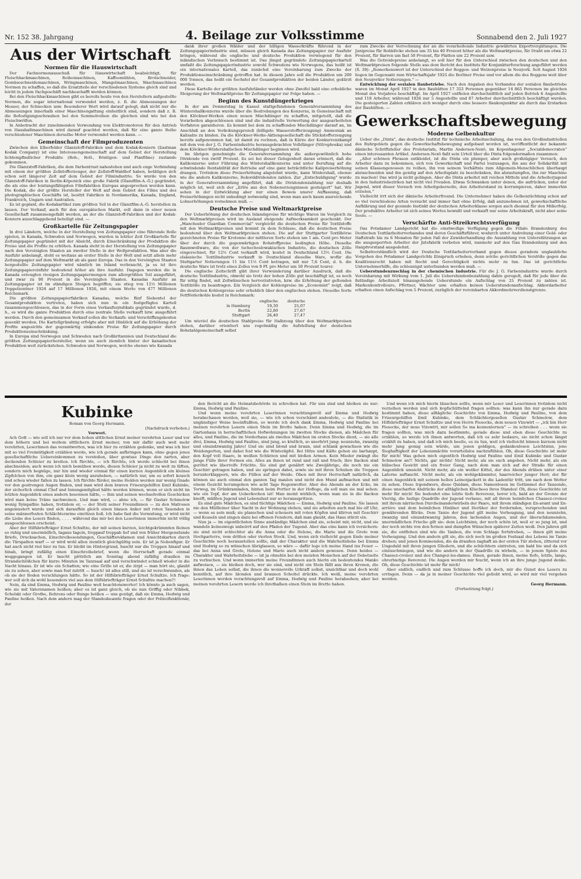Nr. 152 38. Jahrgang 4. Beilage zur Volksstimme Sonnabend den 2. Juli 1927
Aus der Wirtschaft
Normen für die Hauswirtschaft
Der Fachnormenausschuß für Hauswirtschaft beabsichtigt, für Fleischhackmaschinen, Reibemaschinen, Kaffeemühlen, Brotschneider, Gemüseschneidemaschinen, Wringmaschinen, Mangelmaschinen, Waschmaschinen Normen zu schaffen, so daß die Ersatzteile der verschiedenen Systeme gleich sind und leicht in jedem Fachgeschäft nachbeschafft werden können.
Bei den Fleischhackmaschinen gibt es bereits heute von den Herstellern aufgestellte Normen, die sogar international verwendet werden, z. B. die Abmessungen der Messer, der Schnecken usw. Besonderer Wert wird darauf gelegt, daß nicht nur die Abmessungen innerhalb einer Maschinengattung einheitlich sind, sondern daß z. B. die Befestigungsschrauben bei den Semmelreiben die gleichen sind wie bei den Fleischwölfen.
In Anbetracht der zunehmenden Verwendung von Elektromotoren für den Antrieb von Haushaltmaschinen wird darauf geachtet werden, daß für eine ganze Reihe verschiedener Maschinen derselbe Motor verwendet werden kann. —
Gemeinschaft der Filmproduzenten
Zwischen den Elberfelder Glanzstoff-Fabriken und dem Kodak-Konzern (Eastman Kodak Company) ist eine Interessengemeinschaft auf dem Gebiet der Herstellung lichtempfindlicher Produkte (Roh-, Roll-, Röntigen- und Planfilme) zustande gekommen.
Die Glanzstoff-Fabriken, die dem Farbentrust nahestehen und auch enge Verbindung mit einem der größten Zellstofferzeuger, der Zellstoff-Waldhof haben, betätigen sich schon seit längerer Zeit auf dem Gebiet der Filmindustrie. So wurde von den Glanzstoff-Fabriken in Berlin-Köpenick eine große Fabrik (Glanzfilm-A.-G.) gegründet, die als eine der leistungsfähigsten Filmfabriken Europas angesprochen werden kann. Die Kodak, die der größte Hersteller der Welt auf dem Gebiet des Films und des photographischen Geschäfts ist, besitzt Fabriken in Nordamerika, Kanada, England, Frankreich, Ungarn und Australien.
Es ist geplant, die Kodakartikel zum größten Teil in der Glanzfilm-A.-G. herstellen zu lassen. Der Verkauf, auch für den europäischen Markt, soll dann in einer neuen Gesellschaft zusammengefaßt werden, an der die Glanzstoff-Fabriken und der Kodak-Konzern ausschlaggebend beteiligt sind. —
Großkartelle für Zeitungspapier
In drei Ländern, welche in der Herstellung von Zeitungspapier eine führende Rolle spielen, in Kanada, Schweden und Norwegen, wurden in letzter Zeit Großkartelle für Zeitungspapier gegründet mit der Absicht, durch Einschränkung der Produktion die Preise und die Profite zu erhöhen. Kanada steht in der Herstellung von Zeitungspapier nach den Vereinigten Staaten an zweiter Stelle in der Weltproduktion. Was aber die Ausfuhr anbelangt, steht es weitaus an erster Stelle in der Welt und setzt allein mehr Zeitungspapier auf dem Weltmarkt ab als ganz Europa. Das in den Vereinigten Staaten hergestellte Zeitungspapier wird nämlich im Inland verbraucht, ja es ist ihre Zeitungspapiereinfuhr bedeutend höher als ihre Ausfuhr. Dagegen werden die in Kanada erzeugten riesigen Zeitungspapiermengen zum allergrößten Teil ausgeführt, und zwar zu 90 Prozent in die Vereinigten Staaten. Kanadas Ausfuhr an Zeitungspapier ist im ständigen Steigen begriffen; sie stieg von 12½ Millionen Doppelzentner 1924 auf 17 Millionen 1926, mit einem Werte von 477 Millionen Reichsmark.
Die größten Zeitungspapierfabriken Kanadas, welche fünf Siebentel der Gesamtproduktion vertreten, haben sich nun in ein festgefügtes Kartell zusammengeschlossen, das in der Form eines Verkaufssyndikats gegründet wurde, d. h., es wird die ganze Produktion durch eine zentrale Stelle verkauft bzw. ausgeführt werden. Durch den gemeinsamen Verkauf sollen die Verkaufs- und Verschiffungskosten gesenkt werden. Die Kartellgründung erfolgte aber mit Hinblick auf die Erhöhung der Profite angesichts der gegenwärtig sinkenden Preise für Zeitungspapier durch Produktionseinschränkung.
In Europa sind Norwegen und Schweden nach Großbritannien und Deutschland die größten Zeitungspapierhersteller, wenn sie auch ziemlich hinter der kanadischen Produktion weit zurückstehen. Schweden und Norwegen, welche ebenso wie Kanada
dank ihrer großen Wälder und der billigen Wasserkräfte führend in der Zeitungspapierindustrie sind, müssen gleich Kanada das Zeitungspapier zur Ausfuhr bringen, während die englische und deutsche Produktion vorwiegend für den inländischen Verbrauch bestimmt ist. Das jüngst gegründete Zeitungspapierkartell umfaßt die Zeitungspapierindustrie sowohl Schwedens wie Norwegens, das heißt ist ein internationales Kartell, das zunächst eine Vereinbarung zum Zwecke der Produktionseinschränkung getroffen hat. In diesem Jahre soll die Produktion um 200 000 Tonnen, das heißt ein Sechstel der Gesamtproduktion der beiden Länder, gekürzt werden.
Diese Kartelle der größten Ausfuhrländer werden ohne Zweifel bald eine erhebliche Steigerung der Weltmarktpreise für Zeitungspapier zur Folge haben. —
Beginn des Kunstdüngerkrieges
In der am Donnerstag in Kassel stattgefundenen Generalversammlung des Wintershallkonzerns wurde über die Bestrebungen des Konzerns, in Gemeinschaft mit den Klöckner-Werken einen neuen Mischdünger zu schaffen, mitgeteilt, daß die Vorarbeiten abgeschlossen sind und die industrielle Verwertung der ausgearbeiteten Verfahren garantieren. Es kommt bei dem zu schaffenden Mischdünger darauf an, im Anschluß an den Verkokungsprozeß (billigste Wasserstofferzeugung) Ammoniak an Kalisalze zu binden. Da die Klöckner-Werke-Aktiengesellschaft die Stickstofferzeugung bereits aufgenommen hat, ist damit zu rechnen, daß in Kürze der Konkurrenzkampf mit dem von der J. G. Farbenindustrie herausgebrachten Volldünger (Nitrophoska) und dem Klöckner-Wintershallschen Mischdünger beginnen wird.
Im übrigen genehmigte die Generalversammlung die außergewöhnlich hohe Dividende von zwölf Prozent. Es sei bei dieser Gelegenheit daran erinnert, daß die Kalikonzerne unter Führung des Wintershallkonzerns und unter Berufung auf die schwindende Rentabilität der Betriebe auf eine ganz beträchtliche Kalipreiserhöhung drangen. Trotzdem diese Preiserhöhung abgelehnt wurde, kann Wintershall, ebenso wie die andern Kalikonzerne, Rekorddividenden zahlen. Zur „Entschuldigung“ wurde in der Generalversammlung angeführt, daß die Dividendenzahlung nur deshalb möglich ist, weil sich der „Erlös aus den Nebenerzeugnissen gesteigert“ hat. Wir sehen in der Entwicklung aber nur einen Beweis unsrer Auffassung, daß Preiserhöhungen nicht unbedingt notwendig sind, wenn man auch kaum ausreichende Lohnerhöhungen vornehmen muß. —
Deutsche Preise und Weltmarktpreise
Der Ueberhöhung der deutschen Inlandspreise für wichtige Waren im Vergleich zu den Weltmarktpreisen wird im Ausland steigende Aufmerksamkeit geschenkt. Der „Manchester Guardian Commercial“ vergleicht die deutschen Preise für Textilstoffe mit den Weltmarktpreisen und kommt zu dem Schlusse, daß die deutschen Preise bedeutend über den Weltmarktpreisen stehen. Die auf der Stuttgarter Textilbörse gezeichneten Preise für Kretonne der mittleren Sorte stehen um 1 am. Cent pro Meter über der durch die gegenwärtigen Rohstoffpreise bedingten Höhe. Dieselbe Baumwollware, die von der tschechoslowakischen Industrie, die deutschen Zölle eingerechnet, für 12½ Cent verkauft wird, kostet in Deutschland 13½ Cent. Die elsässische Textilindustrie verkauft in Deutschland dieselbe Ware, wofür die Stuttgarter Notierungen 11 bis 11½ Cent betragen, mit nur 7,6 Cent, d. h. die deutsche Ware ist trotz eines Zolles von 9 Pf. pro Meter um 50 Prozent teurer.
Die englische Zeitschrift gibt ihrer Verwunderung darüber Ausdruck, daß die deutsche Textilindustrie, obwohl sie trotz der hohen Zölle gut beschäftigt ist, es noch für nötig findet, mit Zollwünschen hervorzutreten, bzw. die Erhöhung der geltenden Textilzölle zu beantragen. Ein Vergleich der Kohlenpreise im „Economist“ zeigt, daß die deutschen Kohlenpreise sehr erheblich über den englischen stehen. Dieselbe Sorte Fettförderkohle kostet in Reichsmark:
| | englische | deutsche |
| --- | --- | --- |
| in Hamburg | 19,30 | 25,07 |
| Berlin | 22,80 | 27,67 |
| Stuttgart | 26,40 | 27,47 |
Um wieviel die deutschen Stahlpreise für Halbzeug über den Weltmarktpreisen stehen, darüber orientiert uns regelmäßig die Aufstellung der deutschen Rohstahlgemeinschaft selbst
zum Zwecke der Verrechnung der an die verarbeitende Industrie gewährten Exportvergütungen. Die Junipreise für Rohblöcke stehen um 35 bis 40 Prozent höher als die Weltmarktpreise, für Draht um etwa 22 Prozent, für Barren um fast 50 Prozent, für Platten um 22 Prozent usw.
Was die Getreidepreise anbelangt, so soll hier für den Unterschied zwischen den deutschen und den Weltmarktpreisen folgende Stelle aus dem Bericht des Instituts für Konjunkturforschung angeführt werden (S. 39): „Bemerkenswert ist der Unterschied der Roggen- und Weizenpreise in Neuyork. Seit August 1926 liegen im Gegensatz zum Wirtschaftsjahr 1925 die Berliner Preise und vor allem die des Roggens weit über den Neuyorker Notierungen.“ —
Entwicklung der sozialen Baubetriebe. Nach den Angaben des Verbandes der sozialen Baubetriebe waren im Monat April 1927 in den Bauhütten 17 353 Personen gegenüber 14 865 Personen im gleichen Monat des Vorjahres beschäftigt. Im April 1927 entfielen durchschnittlich auf jeden Betrieb 6 Angestellte und 118 Arbeiter, während 1926 nur 5 Angestellte und 87 Arbeiter durchschnittlich beschäftigt wurden. Die gesteigerten Zahlen erklären sich weniger durch eine bessere Baukonjunktur als durch das Erstarken der Bauhütten. —
Gewerkschaftsbewegung
Moderne Gelbenkultur
Ueber die „Dinta“, das deutsche Institut für technische Arbeitsschulung, das von den Großindustriellen des Ruhrgebiets gegen die Gewerkschaftsbewegung aufgebaut worden ist, veröffentlicht der bekannte dänische Schriftsteller des Proletariats, Martin Andersen-Nexö, im Kopenhagener „Socialdemocraten“ einen interessanten Artikel. Andersen-Nexö faßt sein Urteil über die Dinta folgendermaßen zusammen:
„Aller schönen Phrasen entkleidet, ist die Dinta ein plumper, aber auch großzügiger Versuch, den Arbeiter dazu zu bekommen, sich von Gewerkschaft und Partei loszusagen, ihn aus der Solidarität mit seinen Klassengenossen zu reißen, ihn von seinem Verhältnis zum Allgemein-Menschlichen überhaupt abzuschneiden und ihn geistig auf den Arbeitsplatz zu beschränken, ihn abzustumpfen, ihn zur Maschine zu machen! Das wird ja nicht gelingen. Aber die Dinta arbeitet mit reichen Mitteln und die Arbeiterjugend in den Industriebezirken hat nicht viel Freuden. Etwas Schwanken unter denen, die aufrücken, unter der Jugend, wird dieser Versuch von Arbeitgeberseite, den Arbeiterstand zu korrumpieren, daher immerhin erzielen.“
Vielleicht irrt sich der dänische Arbeiterfreund. Die Unternehmer haben die Gelbenzüchtung schon auf so viel verschiedene Arten versucht und immer fast ohne Erfolg, daß anzunehmen ist, gewerkschaftliche Aufklärung und der gesunde Instinkt der deutschen Arbeiterklasse sorgen auch diesmal für den Mißerfolg. Der produktive Arbeiter ist sich seines Wertes bewußt und verkauft nur seine Arbeitskraft, nicht aber seine Seele. —
Verschärfte Anti-Streikrechtsverfügung
Das Potsdamer Landgericht hat die einstweilige Verfügung gegen die Filiale Brandenburg des Deutschen Textilarbeiterverbandes und deren Geschäftsführer, wodurch unter Androhung einer Geld- oder Haftstrafe bis zu 6 Monaten für jeden Fall der Zuwiderhandlung die Auszahlung von Unterstützungen an die ausgesperrten Arbeiter der Jutefabrik verboten wird, nunmehr auf den Gau Brandenburg und den Hauptvorstand ausgedehnt.
Selbstverständlich wird der Deutsche Textilarbeiterverband gegen dieses geradezu unglaubliche Vorgehen des Potsdamer Landgerichts Einspruch erheben, denn solche gerichtlichen Verstöße gegen das Koalitionsrecht haben mit Recht und Gerechtigkeit nichts mehr zu tun. Das ist gerichtliche Unternehmerhilfe, die schleunigst unterbunden werden muß. —
Ueberstundenzuschlag in der chemischen Industrie. Für die J. G. Farbenindustrie wurde durch Vereinbarung mit Wirkung vom 1. Juli die Ueberstundenbezahlung dahin geregelt, daß für jede über die 8stündige Arbeitszeit hinausgehende Ueberstunde ein Aufschlag von 25 Prozent zu zahlen ist. Markenkontrolleure, Pförtner, Wächter usw. erhalten keinen Ueberstundenaufschlag. Akkordarbeiter erhalten einen Aufschlag von 5 Prozent, zuzüglich der vereinbarten Akkordmehrverdienstgrenze.
Kubinke
Roman von Georg Hermann.
(Nachdruck verboten.)
Vorwort.
Ach Gott — wie soll ich nur vor dem hohen sittlichen Ernst meiner verehrten Leser und vor dem höhern und bei weitem sittlichern Ernst meiner, von mir dafür auch weit mehr verehrten, Leserinnen das verantworten, was ich hier zu erzählen gedenke, und was ich hier mit so viel Freimütigkeit erzählen werde, wie ich gerade aufbringen kann, ohne gegen jenes gesellschaftliche Uebereinkommen zu verstoßen, über gewisse Dinge den zarten, aber deckenden Schleier zu breiten. Ich fürchte, — ich fürchte, ich werde schlecht bei ihnen abschneiden; auch wenn ich mich bemühen werde, diesen Schleier ja nicht zu weit zu lüften, sondern mich begnüge, nur hin und wieder einmal für einen kurzen Augenblick ein kleines Zipfelchen von ihm, ein ganz klein wenig anzuheben, — natürlich nur, um es sofort keusch und scheu wieder fallen zu lassen. Ich fürchte fürder, meine Helden werden nur wenig Gnade vor den gestrengen Augen finden, und man wird dem braven Friseurgehilfen Emil Kubinke, der sicherlich einmal Chef und Innungsmitglied hätte werden können, wenn er sich nicht im letzten Augenblick eines andern besonnen hätte, — ihm und seinen wechselvollen Geschicken wird man keine Träne nachweinen. Und man wird, — ahne ich, — für Gustav Schmelow wenig Sympathie haben, trotzdem er, — der Stolz seiner Freundinnen — zu den Matrosen angemustert wurde und sich daraufhin gleich einen blauen Anker mit roten Tauenden in seine männerfesten Schlächterarme einritzen ließ. Ich habe fast die Vermutung, er wird nicht die Liebe des Lesers finden, . . . . während das mir bei den Leserinnen immerhin nicht völlig ausgeschlossen erscheint.
Aber der Hilfsbriefträger Ernst Schultze, der mit seinen kurzen, leichtgekrümmten Beinen so ruhig und unermüdlich, tagaus tagein, treppauf treppab lief und von früher Morgenstunde Briefe, Drucksachen, Einschreibesendungen, Geschäftsreklamen und Ansichtskarten durch die Türspalten warf — er wird wohl allen ziemlich gleichgültig sein. Er ist ja Nebenfigur. Er hat auch nicht viel hier zu tun. Er bleibt im Hintergrund, huscht nur die Treppen hinauf und hinab, bringt zufällig einen Einschreibebrief, wenn die Herrschaft gerade einmal weggegangen ist. Er taucht plötzlich am Sonntag abend zufällig draußen im Strandschlößchen für kurze Minuten im Tanzsaal auf und verschwindet schnell wieder in die Nacht hinaus. Er ist wie ein Schatten; wie eine Grille ist er, die zirpt — man hört sie, glaubt sie zu sehen, aber sowie man fest zutritt — husch! ist alles still, und sie ist verschwunden, als ob sie der Boden verschlungen hätte. So ist der Hilfsbriefträger Ernst Schultze. Ich frage: wer soll sich da wohl besonders viel aus dem Hilfsbriefträger Ernst Schultze machen?!
Nein, da sind Emma, Hedwig und Pauline weit beachtenswerter! Ich könnte ja auch sagen, wie sie mit Vatersnamen heißen; aber es ist ganz gleich, ob sie nun Griffig oder Nibbek, Schelski oder Grothe, Behrens oder Runge heißen — uns genügt, daß sie Emma, Hedwig und Pauline heißen. Nach dem andern mag der Standesbeamte fragen oder der Polizeifunktionär, der
den Bericht an die Heimatsbehörde zu schreiben hat. Für uns sind und bleiben sie nur: Emma, Hedwig und Pauline.
Und wenn meine verehrten Leserinnen verachtungsvoll auf Emma und Hedwig herabschauen werden, weil sie, — wie ich schon verschämt andeutete, — die Statistik in ungünstiger Weise beeinflußten, so werde ich doch dank Emma, Hedwig und Pauline bei meinen verehrten Lesern einen Stein im Brette haben. Denn Emma und Hedwig, die im Gartenhaus in herrschaftlichen Hofwohnungen im zweiten Stocke dienen, als Mädchen für alles, und Pauline, die im Vorderhaus als zweites Mädchen im ersten Stocke dient, — sie alle drei, Emma, Hedwig und Pauline, sind jung, so köstlich, so unerhört jung: neunzehn, zwanzig und einundzwanzig Jahre! Und sie sind blond und braun, und schlank gewachsen wie die Weidengerten, und dabei fest wie die Winteräpfel. Bei Hitze und Kälte gehen sie barhaupt, den Kopf voll Haare, in weißen Schürzen und mit bloßen Armen. Kein Mieder zwängt die junge Fülle ihrer Formen ein. Alles an ihnen ist rund und rall und frisch; ihre Backen sind gerötet wie überreife Früchte. Sie sind gut genährt wie Zweijährige, die noch nie ein Geschirr getragen haben, und sie springen dabei, sowie sie mit ihren Schuhen die Treppen herunterklappern, wie die Füllen auf der Weide. Oben mit ihrer Herrschaft natürlich, da können sie auch einmal den ganzen Tag maulen und nicht den Mund aufmachen und mit einem Gesicht herumgehen wie acht Tage Regenwetter. Aber des Abends an der Ecke, im Torweg, im Grünkramladen, hinten beim Portier in der Hofloge, da soll man sie mal sehen: wie ein Topf, der am Ueberkochen ist! Man meint wirklich, wenn man sie in die Backen kneift, müßten Jugend und Lebenslust nur so herausspritzen.
Es sind gute Mädchen, es sind tüchtige Mädchen — Emma, Hedwig und Pauline. Sie lassen nie den Müllleiner über Nacht in der Wohnung stehen, und sie arbeiten auch mal bis elf Uhr, — wenn es sein muß; sie planschen und scheuern mit roten Köpfen und klirren mit Geschirr und Kesseln und singen dazu bei offenen Fenstern, daß man glaubt, das Haus stürzt ein.
Nun ja — im eigentlichsten Sinne anständige Mädchen sind sie, scheint mir, nicht, und sie wandeln keineswegs unbeirrt auf den Pfaden der Tugend. Aber das eine kann ich versichern: sie sind nicht schlechter als die Anna oder die Helene, die Marie und die Grete vom Hochparterre, vom dritten oder vierten Stock. Und, wenn sich vielleicht gegen Ende meiner Geschichte noch herausstellen sollte, daß der Charakter und die Wahrheitsliebe bei Emma und Hedwig so zu wünschen übriglassen, so wäre — dafür lege ich meine Hand ins Feuer — das bei Anna und Grete, Helene und Marie auch nicht anders gewesen. Denn beides — Charakter und Wahrheitsliebe — ist ja ohnehin bei den meisten Menschen auf der Debetseite zu verbuchen. Und wenn immerhin meine Freundinnen auch hierin ein bedeutendes Manko aufweisen, — sie bleiben doch, wer sie sind, und nicht ein Stein fällt aus ihren Kronen, die ihnen das Leben selbst, die ihnen die wonnevolle Urkraft selbst, unsichtbar und doch wohl kenntlich, auf ihre blonden und braunen Scheitel drückte. Ich weiß, meine verehrten Leserinnen werden verachtungsvoll auf Emma, Hedwig und Pauline herabsehen; aber bei meinen verehrten Lesern werde ich ihrethalben einen Stein im Brette haben.
Und wenn ich mich hierin täuschen sollte, wenn mir Leser und Leserinnen trotzdem nicht verzeihen werden und sich kopfschüttelnd fragen sollten: was kann ihn nur gerade dazu bestimmt haben, diese alltägliche Geschichte von Emma, Hedwig und Pauline, von dem Friseurgehilfen Emil Kubinke, dem Schlächtergesellen Gustav Schmelow, dem Hilfsbriefträger Ernst Schultze und von Herrn Piesecke, dem neuen Vizewirt — „ick bin Herr Piesecke, der neue Vizewirt, mir sollen Se ma kennenlernen“ — zu schreiben . . . wenn sie fragen sollten, was mich dazu bestimmte, gerade diese und eben diese Geschichte zu erzählen, so werde ich ihnen antworten, daß ich es sehr bedaure, sie nicht schon längst erzählt zu haben, und daß ich mich beeile, es zu tun, weil ich vielleicht binnen kurzem nicht mehr jung genug sein würde, um jenen goldigen, gedankenlosen Leichtsinn, jene Sieghaftigkeit der Lebensmächte vorurteilslos nachzufühlen. Oh, diese Geschichte ist mehr für mich! Was gehen mich eigentlich Hedwig und Pauline und Emil Kubinke und Gustav Schmelow an?! Nichts, gar nichts! Nicht mehr, als sie euch angehen. Nicht mehr, als ein hübsches Gesicht und ein freier Gang, nach dem man sich auf der Straße für einen Augenblick umsieht. Nicht mehr, als ein weißer Kittel, der des Abends drüben unter einer Laterne auftaucht. Nicht mehr, als ein wohlgekämmter, haarreicher junger Herr, der für einen Augenblick mit seinem hellen Leinenjackett in die Ladentür tritt, um nach dem Wetter zu sehen. Diese Irgendwers, diese Quidam, diese Namenlosen im Getümmel der Tausende, diese unscharfen Abdrücke der alltäglichen Klischees ihres Standes! Oh, diese Geschichte ist mehr für mich! Sie bedeutet eine letzte tiefe Reverenz, bevor ich, bald an der Grenze der Vierzig, die lustige Quadrille der Jugend verlasse, mit all ihrem heimlichen Chassez-croisez mit ihrem närrischen Durcheinanderwirbeln der Paare, mit ihrem ständigen En-avant und En-arrière und dem heimlichen Hinüber und Herüber der fordernden, versprechenden und gewährenden Blicke. Dem Tanze der Jugend gilt meine Verbeugung, und den neunzehn, zwanzig und einundzwanzig Jahren, den lachenden Augen, und der überschäumenden, unermüdlichen Frische gilt sie: dem Leichtsinn, der noch schön ist, weil er so jung ist, und der noch nichts von den fernen und dumpfen Wünschen späterer Zeiten weiß. Den Jahren gilt sie, die entflohen sind wie die Tauben, die vom Schlage fortstreben, — ihnen gilt meine Verbeugung. Und den andern gilt sie, die sich noch im großen Festsaal des Lebens im Tanze drehen; und jenen Kommenden, die da draußen zaghaft an der ersten Tür stehen, zitternd vor Ungeduld mit ihren jungen Gliedern, und die schüchtern eintreten, um bald hie und da sich einzuschmiegen, und wie die andern in der Quadrille zu wirbeln, — in jenem Spiele des Chassez-croisez und des Changez-les-dames. Ihnen, gerade ihnen, meine tiefe, letzte, lange, ehrerbietige Reverenz. Die Augen werden mir feucht, wenn ich an ihre junge Jugend denke. Oh, diese Geschichte ist mehr für mich!
Aber endlich, endlich und zum Schlusse hoffe ich doch, mir die Gunst des Lesers zu erringen. Denn — da ja in meiner Geschichte viel geliebt wird, so wird mir viel vergeben werden.
Georg Hermann.
(Fortsetzung folgt.)